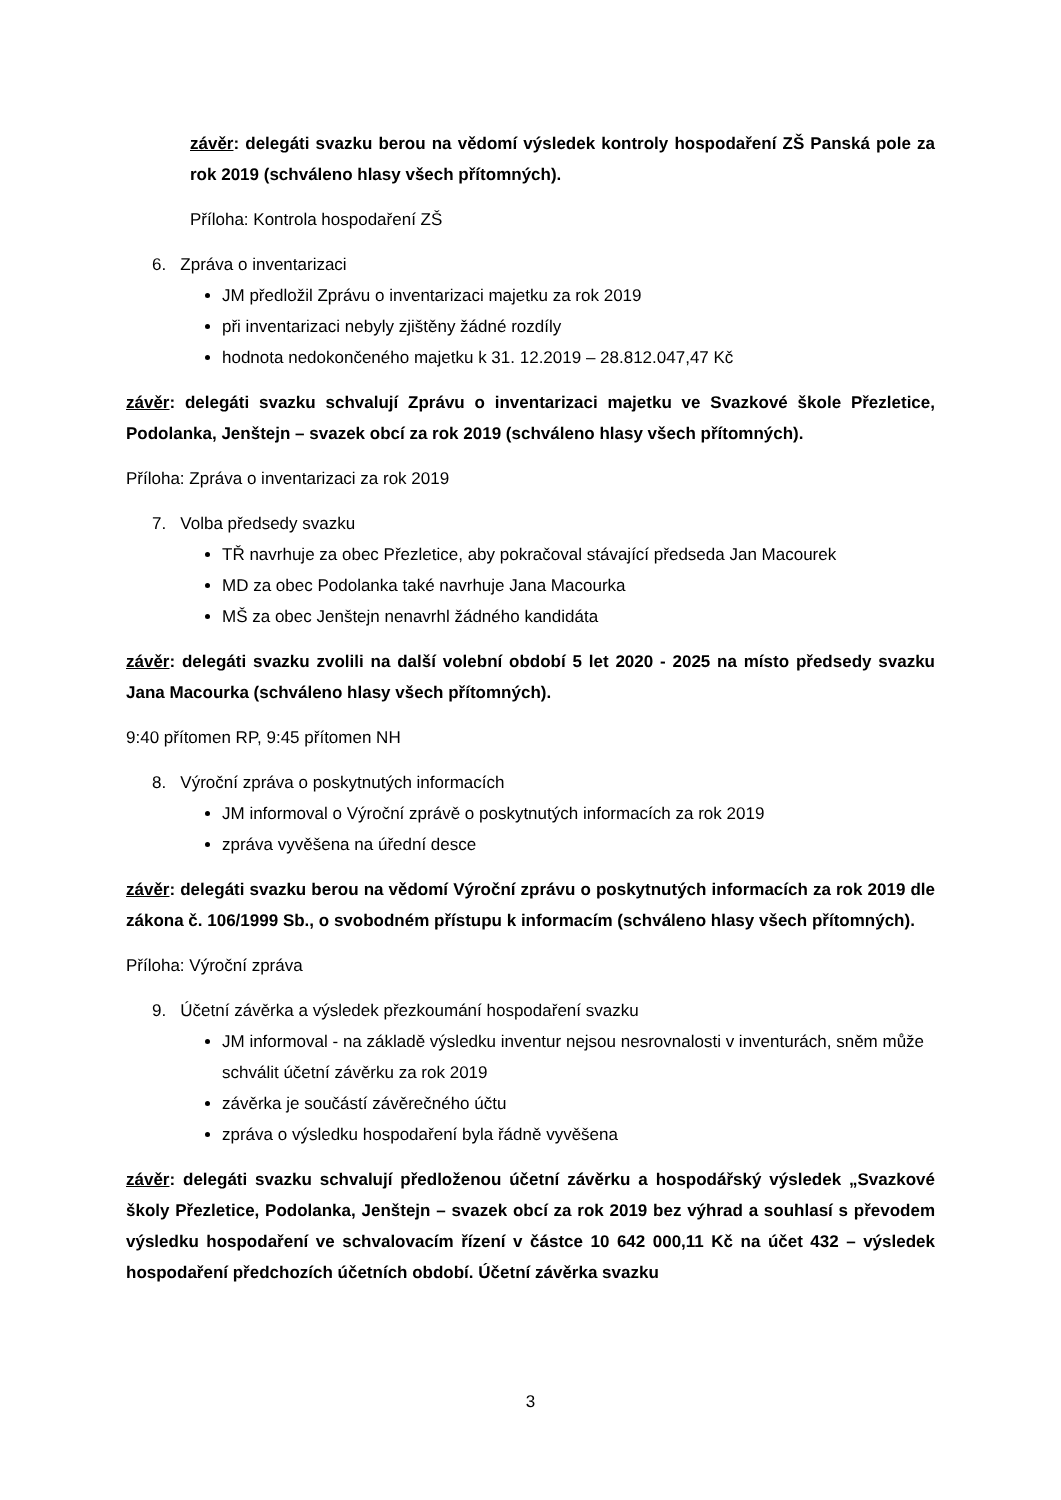závěr: delegáti svazku berou na vědomí výsledek kontroly hospodaření ZŠ Panská pole za rok 2019 (schváleno hlasy všech přítomných).
Příloha: Kontrola hospodaření ZŠ
6. Zpráva o inventarizaci
JM předložil Zprávu o inventarizaci majetku za rok 2019
při inventarizaci nebyly zjištěny žádné rozdíly
hodnota nedokončeného majetku k 31. 12.2019 – 28.812.047,47 Kč
závěr: delegáti svazku schvalují Zprávu o inventarizaci majetku ve Svazkové škole Přezletice, Podolanka, Jenštejn – svazek obcí za rok 2019 (schváleno hlasy všech přítomných).
Příloha: Zpráva o inventarizaci za rok 2019
7. Volba předsedy svazku
TŘ navrhuje za obec Přezletice, aby pokračoval stávající předseda Jan Macourek
MD za obec Podolanka také navrhuje Jana Macourka
MŠ za obec Jenštejn nenavrhl žádného kandidáta
závěr: delegáti svazku zvolili na další volební období 5 let 2020 - 2025 na místo předsedy svazku Jana Macourka (schváleno hlasy všech přítomných).
9:40 přítomen RP, 9:45 přítomen NH
8. Výroční zpráva o poskytnutých informacích
JM informoval o Výroční zprávě o poskytnutých informacích za rok 2019
zpráva vyvěšena na úřední desce
závěr: delegáti svazku berou na vědomí Výroční zprávu o poskytnutých informacích za rok 2019 dle zákona č. 106/1999 Sb., o svobodném přístupu k informacím (schváleno hlasy všech přítomných).
Příloha: Výroční zpráva
9. Účetní závěrka a výsledek přezkoumání hospodaření svazku
JM informoval - na základě výsledku inventur nejsou nesrovnalosti v inventurách, sněm může schválit účetní závěrku za rok 2019
závěrka je součástí závěrečného účtu
zpráva o výsledku hospodaření byla řádně vyvěšena
závěr: delegáti svazku schvalují předloženou účetní závěrku a hospodářský výsledek „Svazkové školy Přezletice, Podolanka, Jenštejn – svazek obcí za rok 2019 bez výhrad a souhlasí s převodem výsledku hospodaření ve schvalovacím řízení v částce 10 642 000,11 Kč na účet 432 – výsledek hospodaření předchozích účetních období. Účetní závěrka svazku
3